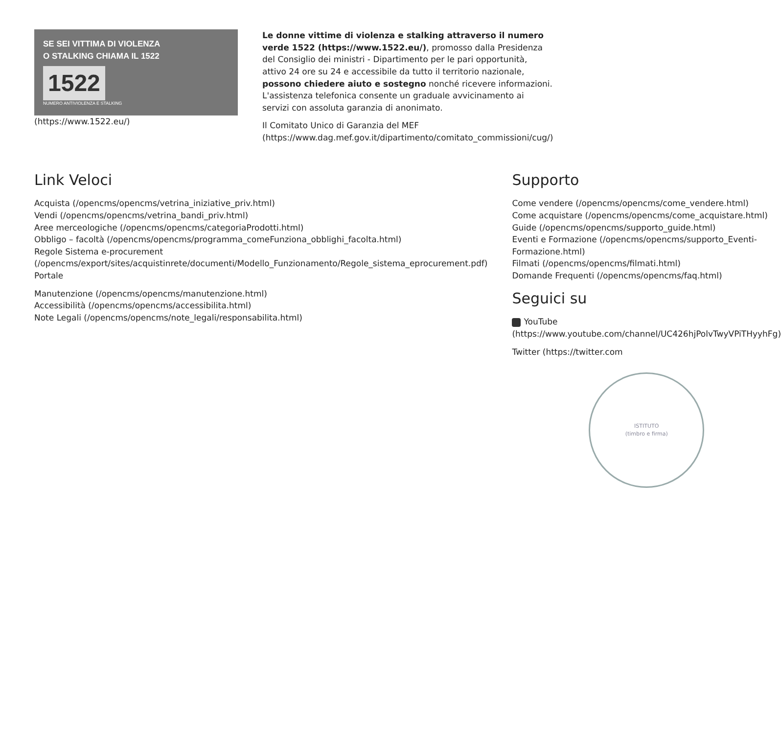SE SEI VITTIMA DI VIOLENZA
O STALKING CHIAMA IL 1522
1522
NUMERO ANTIVIOLENZA E STALKING
(https://www.1522.eu/)
Le donne vittime di violenza e stalking attraverso il numero verde 1522 (https://www.1522.eu/), promosso dalla Presidenza del Consiglio dei ministri - Dipartimento per le pari opportunità, attivo 24 ore su 24 e accessibile da tutto il territorio nazionale, possono chiedere aiuto e sostegno nonché ricevere informazioni. L'assistenza telefonica consente un graduale avvicinamento ai servizi con assoluta garanzia di anonimato.
Il Comitato Unico di Garanzia del MEF (https://www.dag.mef.gov.it/dipartimento/comitato_commissioni/cug/)
Link Veloci
Acquista (/opencms/opencms/vetrina_iniziative_priv.html)
Vendi (/opencms/opencms/vetrina_bandi_priv.html)
Aree merceologiche (/opencms/opencms/categoriaProdotti.html)
Obbligo – facoltà (/opencms/opencms/programma_comeFunziona_obblighi_facolta.html)
Regole Sistema e-procurement (/opencms/export/sites/acquistinrete/documenti/Modello_Funzionamento/Regole_sistema_eprocurement.pdf)
Portale
Manutenzione (/opencms/opencms/manutenzione.html)
Accessibilità (/opencms/opencms/accessibilita.html)
Note Legali (/opencms/opencms/note_legali/responsabilita.html)
Supporto
Come vendere (/opencms/opencms/come_vendere.html)
Come acquistare (/opencms/opencms/come_acquistare.html)
Guide (/opencms/opencms/supporto_guide.html)
Eventi e Formazione (/opencms/opencms/supporto_Eventi-Formazione.html)
Filmati (/opencms/opencms/filmati.html)
Domande Frequenti (/opencms/opencms/faq.html)
Seguici su
YouTube (https://www.youtube.com/channel/UC426hjPolvTwyVPiTHyyhFg)
Twitter (https://twitter.com
ISTITUTO
(timbro e firma)